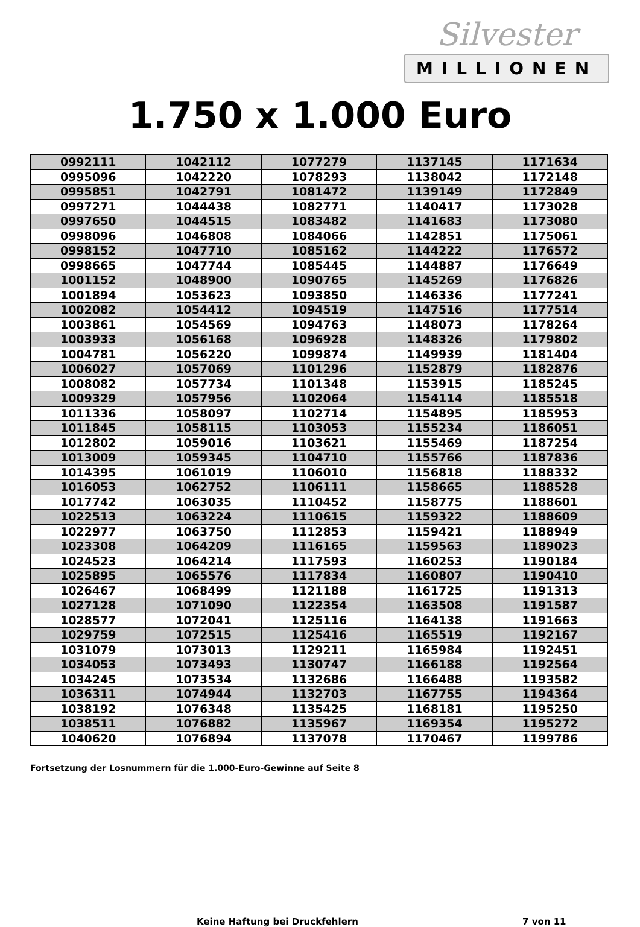Silvester
MILLIONEN
1.750 x 1.000 Euro
| 0992111 | 1042112 | 1077279 | 1137145 | 1171634 |
| 0995096 | 1042220 | 1078293 | 1138042 | 1172148 |
| 0995851 | 1042791 | 1081472 | 1139149 | 1172849 |
| 0997271 | 1044438 | 1082771 | 1140417 | 1173028 |
| 0997650 | 1044515 | 1083482 | 1141683 | 1173080 |
| 0998096 | 1046808 | 1084066 | 1142851 | 1175061 |
| 0998152 | 1047710 | 1085162 | 1144222 | 1176572 |
| 0998665 | 1047744 | 1085445 | 1144887 | 1176649 |
| 1001152 | 1048900 | 1090765 | 1145269 | 1176826 |
| 1001894 | 1053623 | 1093850 | 1146336 | 1177241 |
| 1002082 | 1054412 | 1094519 | 1147516 | 1177514 |
| 1003861 | 1054569 | 1094763 | 1148073 | 1178264 |
| 1003933 | 1056168 | 1096928 | 1148326 | 1179802 |
| 1004781 | 1056220 | 1099874 | 1149939 | 1181404 |
| 1006027 | 1057069 | 1101296 | 1152879 | 1182876 |
| 1008082 | 1057734 | 1101348 | 1153915 | 1185245 |
| 1009329 | 1057956 | 1102064 | 1154114 | 1185518 |
| 1011336 | 1058097 | 1102714 | 1154895 | 1185953 |
| 1011845 | 1058115 | 1103053 | 1155234 | 1186051 |
| 1012802 | 1059016 | 1103621 | 1155469 | 1187254 |
| 1013009 | 1059345 | 1104710 | 1155766 | 1187836 |
| 1014395 | 1061019 | 1106010 | 1156818 | 1188332 |
| 1016053 | 1062752 | 1106111 | 1158665 | 1188528 |
| 1017742 | 1063035 | 1110452 | 1158775 | 1188601 |
| 1022513 | 1063224 | 1110615 | 1159322 | 1188609 |
| 1022977 | 1063750 | 1112853 | 1159421 | 1188949 |
| 1023308 | 1064209 | 1116165 | 1159563 | 1189023 |
| 1024523 | 1064214 | 1117593 | 1160253 | 1190184 |
| 1025895 | 1065576 | 1117834 | 1160807 | 1190410 |
| 1026467 | 1068499 | 1121188 | 1161725 | 1191313 |
| 1027128 | 1071090 | 1122354 | 1163508 | 1191587 |
| 1028577 | 1072041 | 1125116 | 1164138 | 1191663 |
| 1029759 | 1072515 | 1125416 | 1165519 | 1192167 |
| 1031079 | 1073013 | 1129211 | 1165984 | 1192451 |
| 1034053 | 1073493 | 1130747 | 1166188 | 1192564 |
| 1034245 | 1073534 | 1132686 | 1166488 | 1193582 |
| 1036311 | 1074944 | 1132703 | 1167755 | 1194364 |
| 1038192 | 1076348 | 1135425 | 1168181 | 1195250 |
| 1038511 | 1076882 | 1135967 | 1169354 | 1195272 |
| 1040620 | 1076894 | 1137078 | 1170467 | 1199786 |
Fortsetzung der Losnummern für die 1.000-Euro-Gewinne auf Seite 8
Keine Haftung bei Druckfehlern 7 von 11